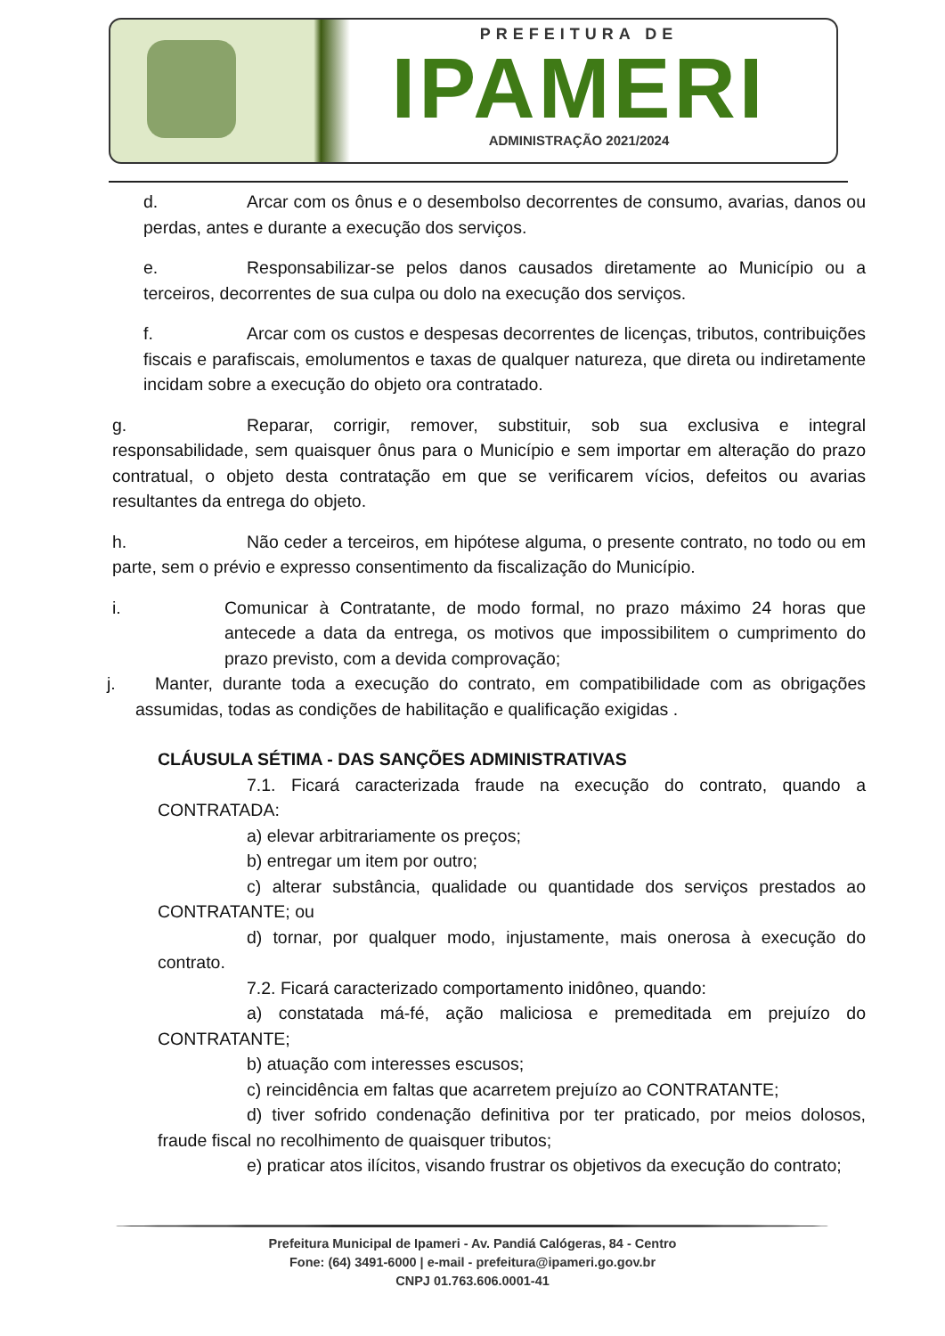PREFEITURA DE
IPAMERI
ADMINISTRAÇÃO 2021/2024
d. Arcar com os ônus e o desembolso decorrentes de consumo, avarias, danos ou perdas, antes e durante a execução dos serviços.
e. Responsabilizar-se pelos danos causados diretamente ao Município ou a terceiros, decorrentes de sua culpa ou dolo na execução dos serviços.
f. Arcar com os custos e despesas decorrentes de licenças, tributos, contribuições fiscais e parafiscais, emolumentos e taxas de qualquer natureza, que direta ou indiretamente incidam sobre a execução do objeto ora contratado.
g. Reparar, corrigir, remover, substituir, sob sua exclusiva e integral responsabilidade, sem quaisquer ônus para o Município e sem importar em alteração do prazo contratual, o objeto desta contratação em que se verificarem vícios, defeitos ou avarias resultantes da entrega do objeto.
h. Não ceder a terceiros, em hipótese alguma, o presente contrato, no todo ou em parte, sem o prévio e expresso consentimento da fiscalização do Município.
i. Comunicar à Contratante, de modo formal, no prazo máximo 24 horas que antecede a data da entrega, os motivos que impossibilitem o cumprimento do prazo previsto, com a devida comprovação;
j. Manter, durante toda a execução do contrato, em compatibilidade com as obrigações assumidas, todas as condições de habilitação e qualificação exigidas .
CLÁUSULA SÉTIMA - DAS SANÇÕES ADMINISTRATIVAS
7.1. Ficará caracterizada fraude na execução do contrato, quando a CONTRATADA:
a) elevar arbitrariamente os preços;
b) entregar um item por outro;
c) alterar substância, qualidade ou quantidade dos serviços prestados ao CONTRATANTE; ou
d) tornar, por qualquer modo, injustamente, mais onerosa à execução do contrato.
7.2. Ficará caracterizado comportamento inidôneo, quando:
a) constatada má-fé, ação maliciosa e premeditada em prejuízo do CONTRATANTE;
b) atuação com interesses escusos;
c) reincidência em faltas que acarretem prejuízo ao CONTRATANTE;
d) tiver sofrido condenação definitiva por ter praticado, por meios dolosos, fraude fiscal no recolhimento de quaisquer tributos;
e) praticar atos ilícitos, visando frustrar os objetivos da execução do contrato;
Prefeitura Municipal de Ipameri - Av. Pandiá Calógeras, 84 - Centro
Fone: (64) 3491-6000 | e-mail - prefeitura@ipameri.go.gov.br
CNPJ 01.763.606.0001-41